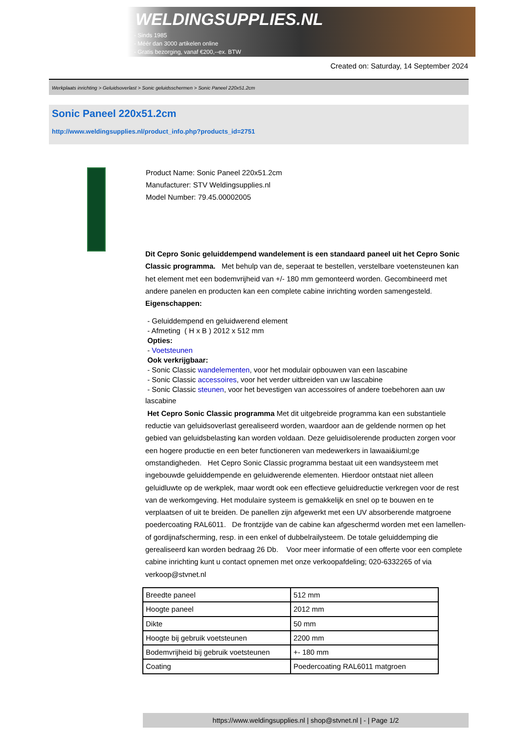WELDINGSUPPLIES.NL
- Sinds 1985
- Méér dan 3000 artikelen online
- Gratis bezorging, vanaf €200,--ex. BTW
Created on: Saturday, 14 September 2024
Werkplaats inrichting > Geluidsoverlast > Sonic geluidsschermen > Sonic Paneel 220x51.2cm
Sonic Paneel 220x51.2cm
http://www.weldingsupplies.nl/product_info.php?products_id=2751
Product Name: Sonic Paneel 220x51.2cm
Manufacturer: STV Weldingsupplies.nl
Model Number: 79.45.00002005
Dit Cepro Sonic geluiddempend wandelement is een standaard paneel uit het Cepro Sonic Classic programma. Met behulp van de, seperaat te bestellen, verstelbare voetensteunen kan het element met een bodemvrijheid van +/- 180 mm gemonteerd worden. Gecombineerd met andere panelen en producten kan een complete cabine inrichting worden samengesteld. Eigenschappen:
- Geluiddempend en geluidwerend element
- Afmeting ( H x B ) 2012 x 512 mm
Opties:
- Voetsteunen
Ook verkrijgbaar:
- Sonic Classic wandelementen, voor het modulair opbouwen van een lascabine
- Sonic Classic accessoires, voor het verder uitbreiden van uw lascabine
- Sonic Classic steunen, voor het bevestigen van accessoires of andere toebehoren aan uw
lascabine
Het Cepro Sonic Classic programma Met dit uitgebreide programma kan een substantiele reductie van geluidsoverlast gerealiseerd worden, waardoor aan de geldende normen op het gebied van geluidsbelasting kan worden voldaan. Deze geluidisolerende producten zorgen voor een hogere productie en een beter functioneren van medewerkers in lawaai&iuml;ge omstandigheden. Het Cepro Sonic Classic programma bestaat uit een wandsysteem met ingebouwde geluiddempende en geluidwerende elementen. Hierdoor ontstaat niet alleen geluidluwte op de werkplek, maar wordt ook een effectieve geluidreductie verkregen voor de rest van de werkomgeving. Het modulaire systeem is gemakkelijk en snel op te bouwen en te verplaatsen of uit te breiden. De panellen zijn afgewerkt met een UV absorberende matgroene poedercoating RAL6011. De frontzijde van de cabine kan afgeschermd worden met een lamellen- of gordijnafscherming, resp. in een enkel of dubbelrailysteem. De totale geluiddemping die gerealiseerd kan worden bedraag 26 Db. Voor meer informatie of een offerte voor een complete cabine inrichting kunt u contact opnemen met onze verkoopafdeling; 020-6332265 of via verkoop@stvnet.nl
| Breedte paneel | 512 mm |
| Hoogte paneel | 2012 mm |
| Dikte | 50 mm |
| Hoogte bij gebruik voetsteunen | 2200 mm |
| Bodemvrijheid bij gebruik voetsteunen | +- 180 mm |
| Coating | Poedercoating RAL6011 matgroen |
https://www.weldingsupplies.nl | shop@stvnet.nl | - | Page 1/2